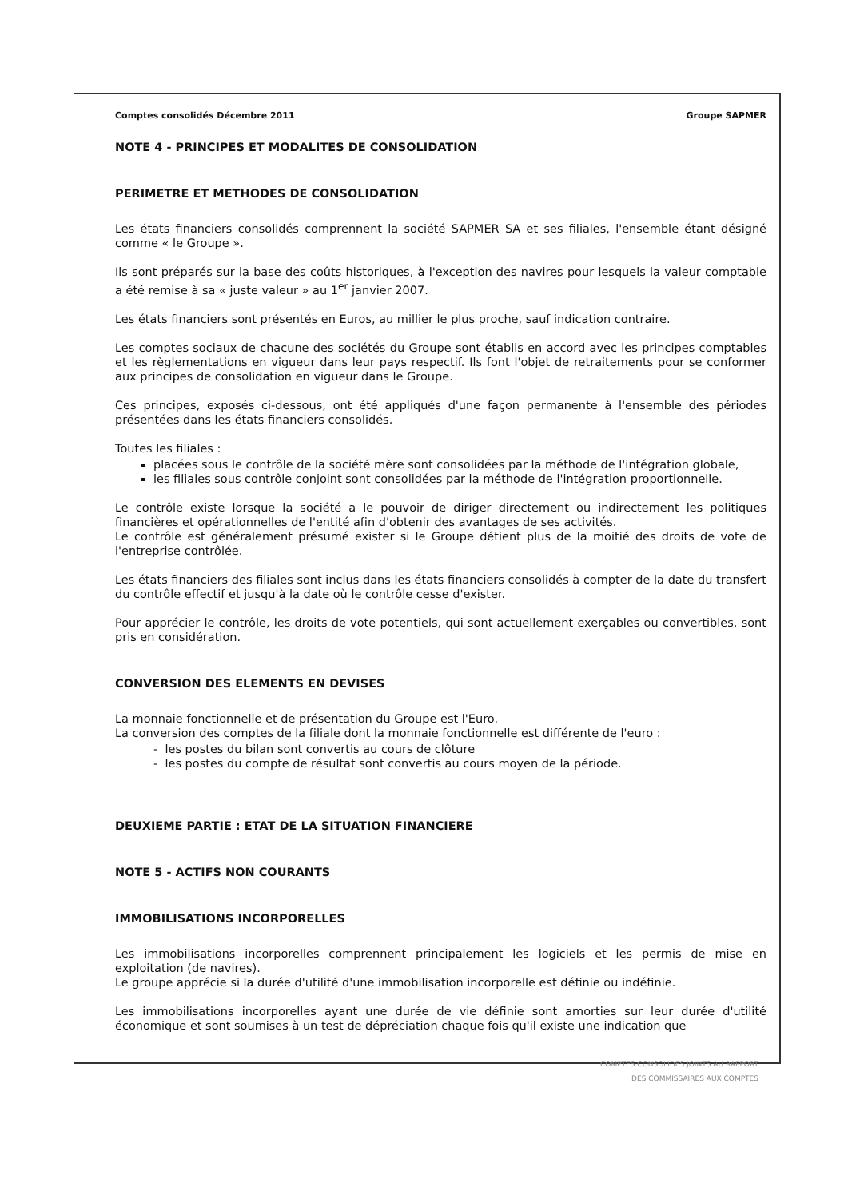Comptes consolidés Décembre 2011 Groupe SAPMER
NOTE 4 - PRINCIPES ET MODALITES DE CONSOLIDATION
PERIMETRE ET METHODES DE CONSOLIDATION
Les états financiers consolidés comprennent la société SAPMER SA et ses filiales, l'ensemble étant désigné comme « le Groupe ».
Ils sont préparés sur la base des coûts historiques, à l'exception des navires pour lesquels la valeur comptable a été remise à sa « juste valeur » au 1<sup>er</sup> janvier 2007.
Les états financiers sont présentés en Euros, au millier le plus proche, sauf indication contraire.
Les comptes sociaux de chacune des sociétés du Groupe sont établis en accord avec les principes comptables et les règlementations en vigueur dans leur pays respectif. Ils font l'objet de retraitements pour se conformer aux principes de consolidation en vigueur dans le Groupe.
Ces principes, exposés ci-dessous, ont été appliqués d'une façon permanente à l'ensemble des périodes présentées dans les états financiers consolidés.
Toutes les filiales :
placées sous le contrôle de la société mère sont consolidées par la méthode de l'intégration globale,
les filiales sous contrôle conjoint sont consolidées par la méthode de l'intégration proportionnelle.
Le contrôle existe lorsque la société a le pouvoir de diriger directement ou indirectement les politiques financières et opérationnelles de l'entité afin d'obtenir des avantages de ses activités.
Le contrôle est généralement présumé exister si le Groupe détient plus de la moitié des droits de vote de l'entreprise contrôlée.
Les états financiers des filiales sont inclus dans les états financiers consolidés à compter de la date du transfert du contrôle effectif et jusqu'à la date où le contrôle cesse d'exister.
Pour apprécier le contrôle, les droits de vote potentiels, qui sont actuellement exerçables ou convertibles, sont pris en considération.
CONVERSION DES ELEMENTS EN DEVISES
La monnaie fonctionnelle et de présentation du Groupe est l'Euro.
La conversion des comptes de la filiale dont la monnaie fonctionnelle est différente de l'euro :
- les postes du bilan sont convertis au cours de clôture
- les postes du compte de résultat sont convertis au cours moyen de la période.
DEUXIEME PARTIE : ETAT DE LA SITUATION FINANCIERE
NOTE 5 - ACTIFS NON COURANTS
IMMOBILISATIONS INCORPORELLES
Les immobilisations incorporelles comprennent principalement les logiciels et les permis de mise en exploitation (de navires).
Le groupe apprécie si la durée d'utilité d'une immobilisation incorporelle est définie ou indéfinie.
Les immobilisations incorporelles ayant une durée de vie définie sont amorties sur leur durée d'utilité économique et sont soumises à un test de dépréciation chaque fois qu'il existe une indication que
COMPTES CONSOLIDES JOINTS AU RAPPORT
DES COMMISSAIRES AUX COMPTES